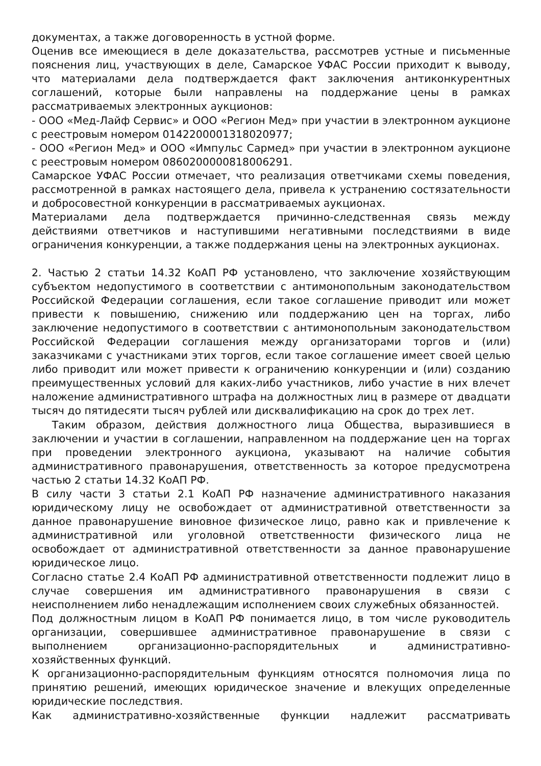документах, а также договоренность в устной форме.
Оценив все имеющиеся в деле доказательства, рассмотрев устные и письменные пояснения лиц, участвующих в деле, Самарское УФАС России приходит к выводу, что материалами дела подтверждается факт заключения антиконкурентных соглашений, которые были направлены на поддержание цены в рамках рассматриваемых электронных аукционов:
- ООО «Мед-Лайф Сервис» и ООО «Регион Мед» при участии в электронном аукционе с реестровым номером 0142200001318020977;
- ООО «Регион Мед» и ООО «Импульс Сармед» при участии в электронном аукционе с реестровым номером 0860200000818006291.
Самарское УФАС России отмечает, что реализация ответчиками схемы поведения, рассмотренной в рамках настоящего дела, привела к устранению состязательности и добросовестной конкуренции в рассматриваемых аукционах.
Материалами дела подтверждается причинно-следственная связь между действиями ответчиков и наступившими негативными последствиями в виде ограничения конкуренции, а также поддержания цены на электронных аукционах.
2. Частью 2 статьи 14.32 КоАП РФ установлено, что заключение хозяйствующим субъектом недопустимого в соответствии с антимонопольным законодательством Российской Федерации соглашения, если такое соглашение приводит или может привести к повышению, снижению или поддержанию цен на торгах, либо заключение недопустимого в соответствии с антимонопольным законодательством Российской Федерации соглашения между организаторами торгов и (или) заказчиками с участниками этих торгов, если такое соглашение имеет своей целью либо приводит или может привести к ограничению конкуренции и (или) созданию преимущественных условий для каких-либо участников, либо участие в них влечет наложение административного штрафа на должностных лиц в размере от двадцати тысяч до пятидесяти тысяч рублей или дисквалификацию на срок до трех лет.
Таким образом, действия должностного лица Общества, выразившиеся в заключении и участии в соглашении, направленном на поддержание цен на торгах при проведении электронного аукциона, указывают на наличие события административного правонарушения, ответственность за которое предусмотрена частью 2 статьи 14.32 КоАП РФ.
В силу части 3 статьи 2.1 КоАП РФ назначение административного наказания юридическому лицу не освобождает от административной ответственности за данное правонарушение виновное физическое лицо, равно как и привлечение к административной или уголовной ответственности физического лица не освобождает от административной ответственности за данное правонарушение юридическое лицо.
Согласно статье 2.4 КоАП РФ административной ответственности подлежит лицо в случае совершения им административного правонарушения в связи с неисполнением либо ненадлежащим исполнением своих служебных обязанностей.
Под должностным лицом в КоАП РФ понимается лицо, в том числе руководитель организации, совершившее административное правонарушение в связи с выполнением организационно-распорядительных и административно-хозяйственных функций.
К организационно-распорядительным функциям относятся полномочия лица по принятию решений, имеющих юридическое значение и влекущих определенные юридические последствия.
Как административно-хозяйственные функции надлежит рассматривать